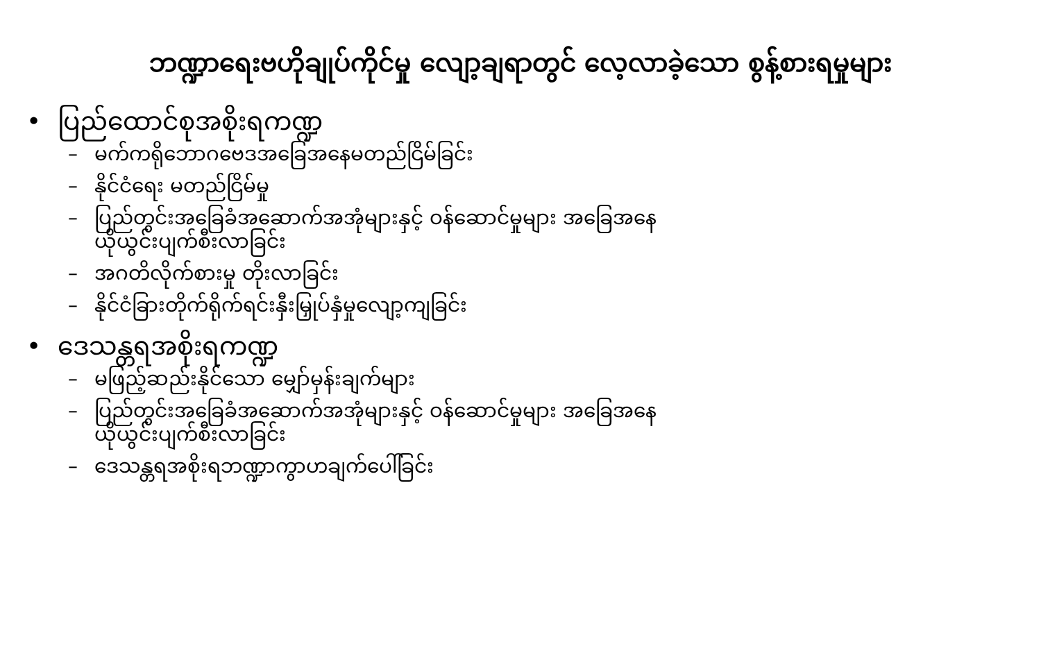ဘဏ္ဍာရေးဗဟိုချုပ်ကိုင်မှု လျော့ချရာတွင် လေ့လာခဲ့သော စွန့်စားရမှုများ
• ပြည်ထောင်စုအစိုးရကဏ္ဍ
– မက်ကရိုဘောဂဗေဒအခြေအနေမတည်ငြိမ်ခြင်း
– နိုင်ငံရေး မတည်ငြိမ်မှု
– ပြည်တွင်းအခြေခံအဆောက်အအုံများနှင့် ဝန်ဆောင်မှုများ အခြေအနေယိုယွင်းပျက်စီးလာခြင်း
– အဂတိလိုက်စားမှု တိုးလာခြင်း
– နိုင်ငံခြားတိုက်ရိုက်ရင်းနှီးမြှုပ်နှံမှုလျော့ကျခြင်း
• ဒေသန္တရအစိုးရကဏ္ဍ
– မဖြည့်ဆည်းနိုင်သော မျှော်မှန်းချက်များ
– ပြည်တွင်းအခြေခံအဆောက်အအုံများနှင့် ဝန်ဆောင်မှုများ အခြေအနေယိုယွင်းပျက်စီးလာခြင်း
– ဒေသန္တရအစိုးရဘဏ္ဍာကွာဟချက်ပေါ်ခြင်း